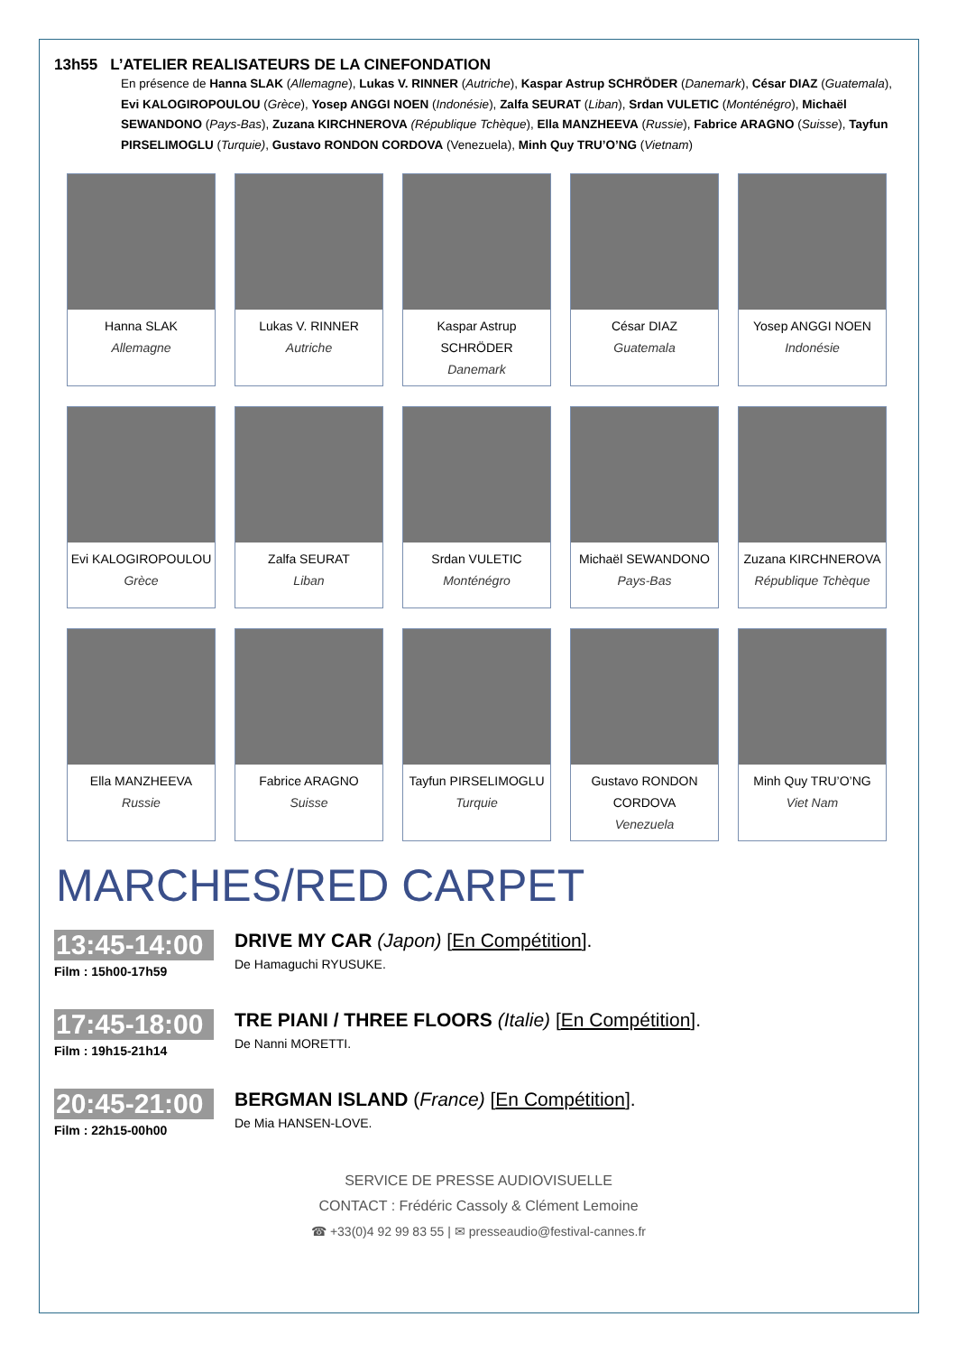13h55 L’ATELIER REALISATEURS DE LA CINEFONDATION
En présence de Hanna SLAK (Allemagne), Lukas V. RINNER (Autriche), Kaspar Astrup SCHRÖDER (Danemark), César DIAZ (Guatemala), Evi KALOGIROPOULOU (Grèce), Yosep ANGGI NOEN (Indonésie), Zalfa SEURAT (Liban), Srdan VULETIC (Monténégro), Michaël SEWANDONO (Pays-Bas), Zuzana KIRCHNEROVA (République Tchèque), Ella MANZHEEVA (Russie), Fabrice ARAGNO (Suisse), Tayfun PIRSELIMOGLU (Turquie), Gustavo RONDON CORDOVA (Venezuela), Minh Quy TRU’O’NG (Vietnam)
Hanna SLAK
Allemagne
Lukas V. RINNER
Autriche
Kaspar Astrup SCHRÖDER
Danemark
César DIAZ
Guatemala
Yosep ANGGI NOEN
Indonésie
Evi KALOGIROPOULOU
Grèce
Zalfa SEURAT
Liban
Srdan VULETIC
Monténégro
Michaël SEWANDONO
Pays-Bas
Zuzana KIRCHNEROVA
République Tchèque
Ella MANZHEEVA
Russie
Fabrice ARAGNO
Suisse
Tayfun PIRSELIMOGLU
Turquie
Gustavo RONDON CORDOVA
Venezuela
Minh Quy TRU’O’NG
Viet Nam
MARCHES/RED CARPET
13:45-14:00
Film : 15h00-17h59
DRIVE MY CAR (Japon) [En Compétition].
De Hamaguchi RYUSUKE.
17:45-18:00
Film : 19h15-21h14
TRE PIANI / THREE FLOORS (Italie) [En Compétition].
De Nanni MORETTI.
20:45-21:00
Film : 22h15-00h00
BERGMAN ISLAND (France) [En Compétition].
De Mia HANSEN-LOVE.
SERVICE DE PRESSE AUDIOVISUELLE
CONTACT : Frédéric Cassoly & Clément Lemoine
☎ +33(0)4 92 99 83 55 | ✉ presseaudio@festival-cannes.fr